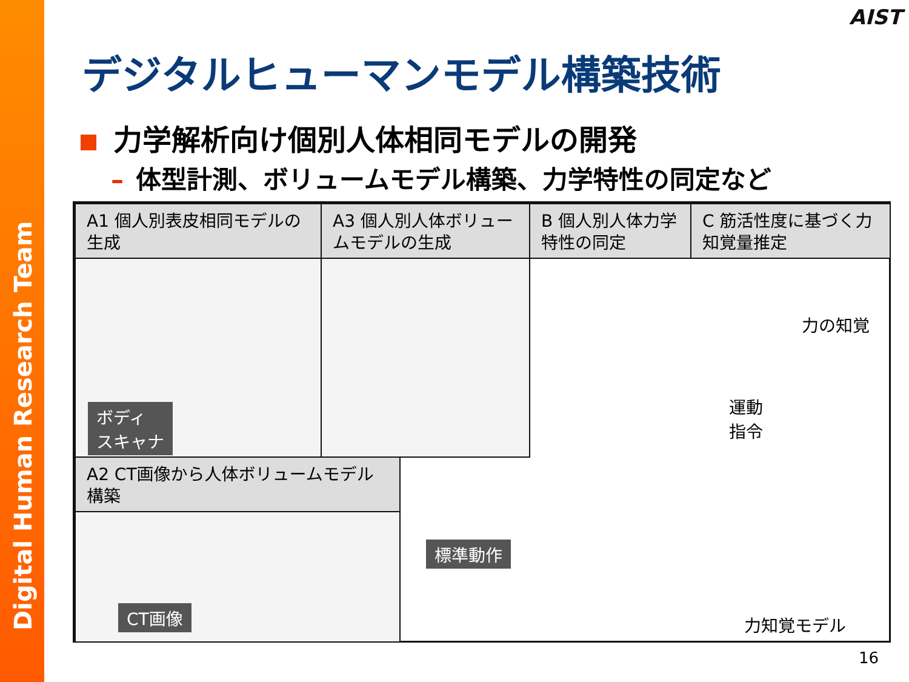Digital Human Research Team
AIST
デジタルヒューマンモデル構築技術
力学解析向け個別人体相同モデルの開発
– 体型計測、ボリュームモデル構築、力学特性の同定など
A1 個人別表皮相同モデルの生成
A3 個人別人体ボリュームモデルの生成
B 個人別人体力学特性の同定
C 筋活性度に基づく力知覚量推定
ボディ
スキャナ
A2 CT画像から人体ボリュームモデル構築
CT画像
標準動作
力の知覚
運動
指令
力知覚モデル
16